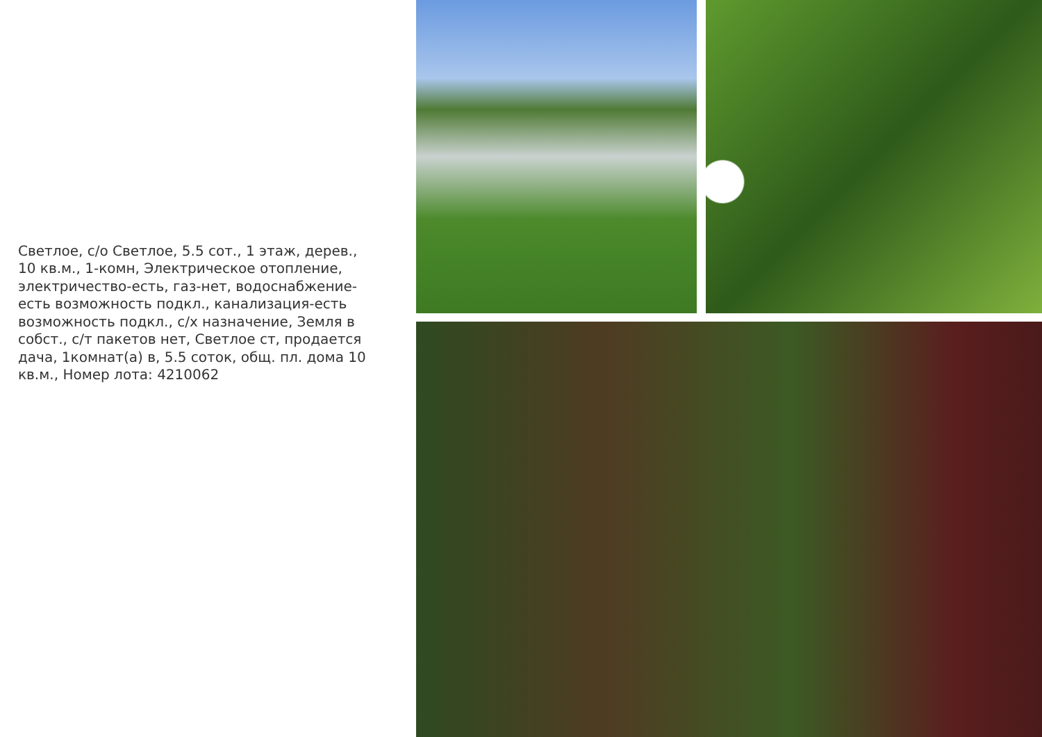Светлое, с/о Светлое, 5.5 сот., 1 этаж, дерев., 10 кв.м., 1-комн, Электрическое отопление, электричество-есть, газ-нет, водоснабжение-есть возможность подкл., канализация-есть возможность подкл., с/х назначение, Земля в собст., с/т пакетов нет, Светлое ст, продается дача, 1комнат(а) в, 5.5 соток, общ. пл. дома 10 кв.м., Номер лота: 4210062